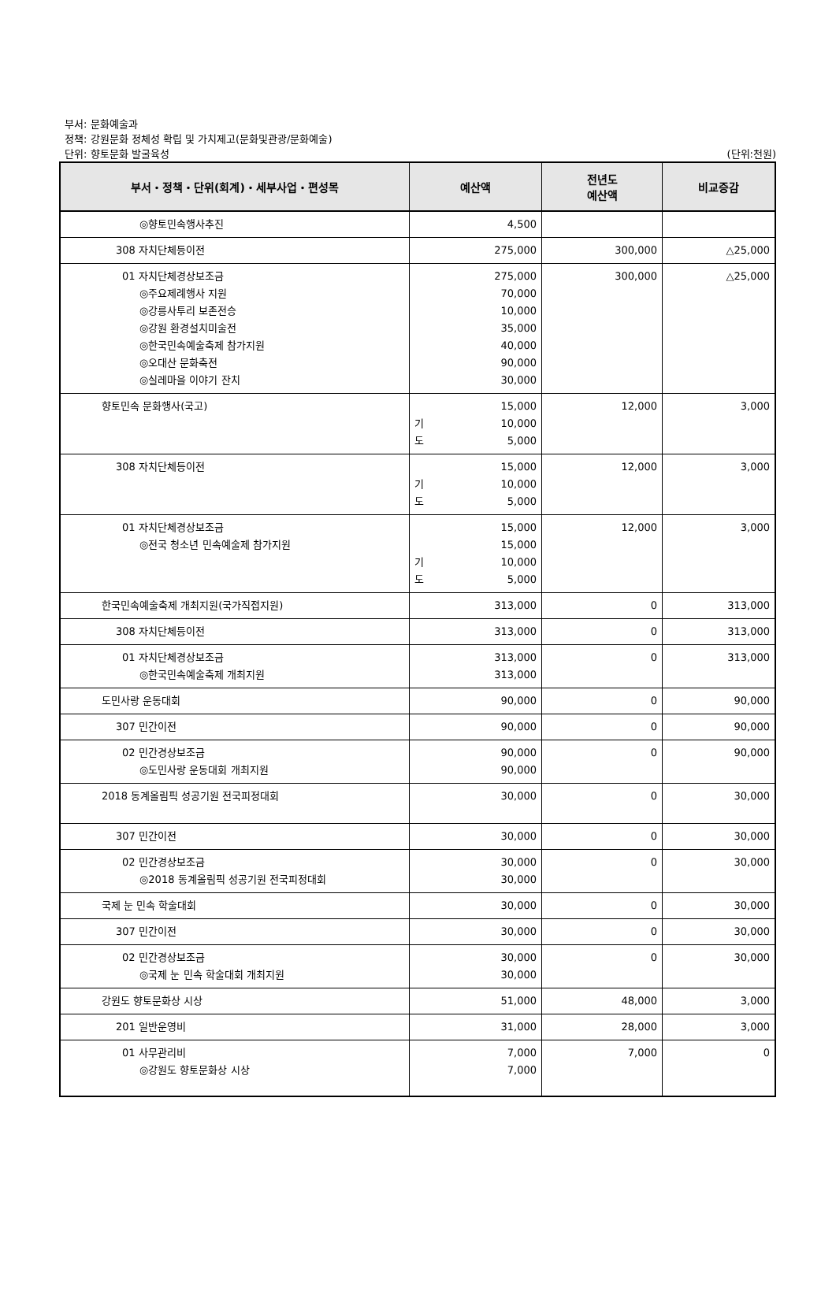부서: 문화예술과
정책: 강원문화 정체성 확립 및 가치제고(문화및관광/문화예술)
단위: 향토문화 발굴육성
(단위:천원)
| 부서・정책・단위(회계)・세부사업・편성목 | 예산액 | 전년도 예산액 | 비교증감 |
| --- | --- | --- | --- |
| ◎향토민속행사추진 | 4,500 | | |
| 308 자치단체등이전 | 275,000 | 300,000 | △25,000 |
| 01 자치단체경상보조금 ◎주요제례행사 지원 ◎강릉사투리 보존전승 ◎강원 환경설치미술전 ◎한국민속예술축제 참가지원 ◎오대산 문화축전 ◎실레마을 이야기 잔치 | 275,000 70,000 10,000 35,000 40,000 90,000 30,000 | 300,000 | △25,000 |
| 향토민속 문화행사(국고) | 15,000 기 10,000 도 5,000 | 12,000 | 3,000 |
| 308 자치단체등이전 | 15,000 기 10,000 도 5,000 | 12,000 | 3,000 |
| 01 자치단체경상보조금 ◎전국 청소년 민속예술제 참가지원 | 15,000 15,000 기 10,000 도 5,000 | 12,000 | 3,000 |
| 한국민속예술축제 개최지원(국가직접지원) | 313,000 | 0 | 313,000 |
| 308 자치단체등이전 | 313,000 | 0 | 313,000 |
| 01 자치단체경상보조금 ◎한국민속예술축제 개최지원 | 313,000 313,000 | 0 | 313,000 |
| 도민사랑 운동대회 | 90,000 | 0 | 90,000 |
| 307 민간이전 | 90,000 | 0 | 90,000 |
| 02 민간경상보조금 ◎도민사랑 운동대회 개최지원 | 90,000 90,000 | 0 | 90,000 |
| 2018 동계올림픽 성공기원 전국피정대회 | 30,000 | 0 | 30,000 |
| 307 민간이전 | 30,000 | 0 | 30,000 |
| 02 민간경상보조금 ◎2018 동계올림픽 성공기원 전국피정대회 | 30,000 30,000 | 0 | 30,000 |
| 국제 눈 민속 학술대회 | 30,000 | 0 | 30,000 |
| 307 민간이전 | 30,000 | 0 | 30,000 |
| 02 민간경상보조금 ◎국제 눈 민속 학술대회 개최지원 | 30,000 30,000 | 0 | 30,000 |
| 강원도 향토문화상 시상 | 51,000 | 48,000 | 3,000 |
| 201 일반운영비 | 31,000 | 28,000 | 3,000 |
| 01 사무관리비 ◎강원도 향토문화상 시상 | 7,000 7,000 | 7,000 | 0 |